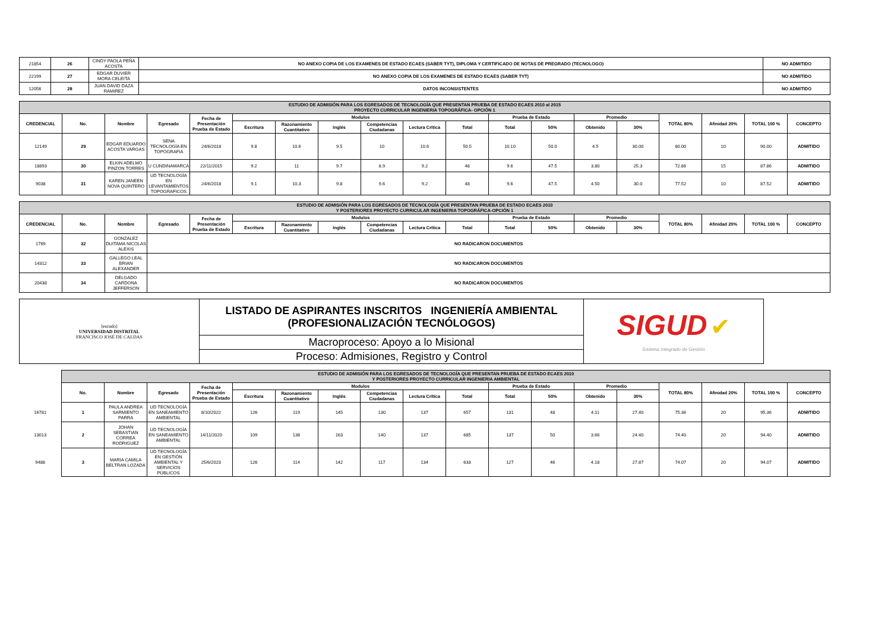| 21854 | 26 | CINDY PAOLA PEÑA ACOSTA | NO ANEXO COPIA DE LOS EXAMENES DE ESTADO ECAES (SABER TYT), DIPLOMA Y CERTIFICADO DE NOTAS DE PREGRADO (TECNOLOGO) | NO ADMITIDO |
| 22199 | 27 | EDGAR DUVIER MORA CELEITA | NO ANEXO COPIA DE LOS EXAMENES DE ESTADO ECAES (SABER TYT) | NO ADMITIDO |
| 12056 | 28 | JUAN DAVID DAZA RAMIREZ | DATOS INCONSISTENTES | NO ADMITIDO |
| ESTUDIO DE ADMISIÓN PARA LOS EGRESADOS DE TECNOLOGÍA QUE PRESENTAN PRUEBA DE ESTADO ECAES 2010 al 2015 PROYECTO CURRICULAR INGENIERIA TOPOGRÁFICA- OPCIÓN 1 | | | | | | | | | | | | | | | | | | |
| CREDENCIAL | No. | Nombre | Egresado | Fecha de Presentación Prueba de Estado | Modulos | | | | | | Prueba de Estado | | Promedio | | TOTAL 80% | Afinidad 20% | TOTAL 100 % | CONCEPTO |
| | | | | | Escritura | Razonamiento Cuantitativo | Inglés | Competencias Ciudadanas | Lectura Crítica | Total | Total | 50% | Obtenido | 30% | | | | |
| 12149 | 29 | EDGAR EDUARDO ACOSTA VARGAS | SENA TECNOLOGÍA EN TOPOGRAFIA | 24/6/2018 | 9.8 | 10.6 | 9.5 | 10 | 10.6 | 50.5 | 10.10 | 50.0 | 4.5 | 30.00 | 80.00 | 10 | 90.00 | ADMITIDO |
| 18893 | 30 | ELKIN ADELMO PINZON TORRES | U CUNDINAMARCA | 22/11/2015 | 9.2 | 11 | 9.7 | 8.9 | 9.2 | 48 | 9.6 | 47.5 | 3.80 | 25.3 | 72.86 | 15 | 87.86 | ADMITIDO |
| 9038 | 31 | KAREN JANEEN NOVA QUINTERO | UD TECNOLOGÍA EN LEVANTAMIENTOS TOPOGRAFICOS | 24/6/2018 | 9.1 | 10.3 | 9.8 | 9.6 | 9.2 | 48 | 9.6 | 47.5 | 4.50 | 30.0 | 77.52 | 10 | 87.52 | ADMITIDO |
| ESTUDIO DE ADMISIÓN PARA LOS EGRESADOS DE TECNOLOGÍA QUE PRESENTAN PRUEBA DE ESTADO ECAES 2010 Y POSTERIORES PROYECTO CURRICULAR INGENIERIA TOPOGRÁFICA-OPCIÓN 1 | | | | | | | | | | | | | | | | | | |
| CREDENCIAL | No. | Nombre | Egresado | Fecha de Presentación Prueba de Estado | Modulos | | | | | | Prueba de Estado | | Promedio | | TOTAL 80% | Afinidad 20% | TOTAL 100 % | CONCEPTO |
| | | | | | Escritura | Razonamiento Cuantitativo | Inglés | Competencias Ciudadanas | Lectura Crítica | Total | Total | 50% | Obtenido | 30% | | | | |
| 1769 | 32 | GONZALEZ DUITAMA NICOLAS ALEXIS | NO RADICARON DOCUMENTOS | | | | | | | | | | | | | | | |
| 14312 | 33 | GALLEGO LEAL BRIAN ALEXANDER | NO RADICARON DOCUMENTOS | | | | | | | | | | | | | | | |
| 20438 | 34 | DELGADO CARDONA JEFFERSON | NO RADICARON DOCUMENTOS | | | | | | | | | | | | | | | |
| [escudo] UNIVERSIDAD DISTRITAL FRANCISCO JOSÉ DE CALDAS | LISTADO DE ASPIRANTES INSCRITOS INGENIERÍA AMBIENTAL (PROFESIONALIZACIÓN TECNÓLOGOS) | SIGUD ✔ Sistema Integrado de Gestión |
| | Macroproceso: Apoyo a lo Misional | |
| | Proceso: Admisiones, Registro y Control | |
| | ESTUDIO DE ADMISIÓN PARA LOS EGRESADOS DE TECNOLOGÍA QUE PRESENTAN PRUEBA DE ESTADO ECAES 2010 Y POSTERIORES PROYECTO CURRICULAR INGENIERIA AMBIENTAL | | | | | | | | | | | | | | | | | |
| | No. | Nombre | Egresado | Fecha de Presentación Prueba de Estado | Modulos | | | | | | Prueba de Estado | | Promedio | | TOTAL 80% | Afinidad 20% | TOTAL 100 % | CONCEPTO |
| | | | | | Escritura | Razonamiento Cuantitativo | Inglés | Competencias Ciudadanas | Lectura Crítica | Total | Total | 50% | Obtenido | 30% | | | | |
| 16781 | 1 | PAULA ANDREA SARMIENTO PARRA | UD TECNOLOGÍA EN SANEAMIENTO AMBIENTAL | 8/10/2022 | 126 | 119 | 145 | 130 | 137 | 657 | 131 | 48 | 4.11 | 27.40 | 75.36 | 20 | 95.36 | ADMITIDO |
| 13013 | 2 | JOHAN SEBASTIAN CORREA RODRIGUEZ | UD TECNOLOGÍA EN SANEAMIENTO AMBIENTAL | 14/11/2020 | 109 | 136 | 163 | 140 | 137 | 685 | 137 | 50 | 3.66 | 24.40 | 74.40 | 20 | 94.40 | ADMITIDO |
| 9488 | 3 | MARIA CAMILA BELTRAN LOZADA | UD TECNOLOGÍA EN GESTIÓN AMBIENTAL Y SERVICIOS PÚBLICOS | 25/6/2023 | 126 | 114 | 142 | 117 | 134 | 633 | 127 | 46 | 4.18 | 27.87 | 74.07 | 20 | 94.07 | ADMITIDO |